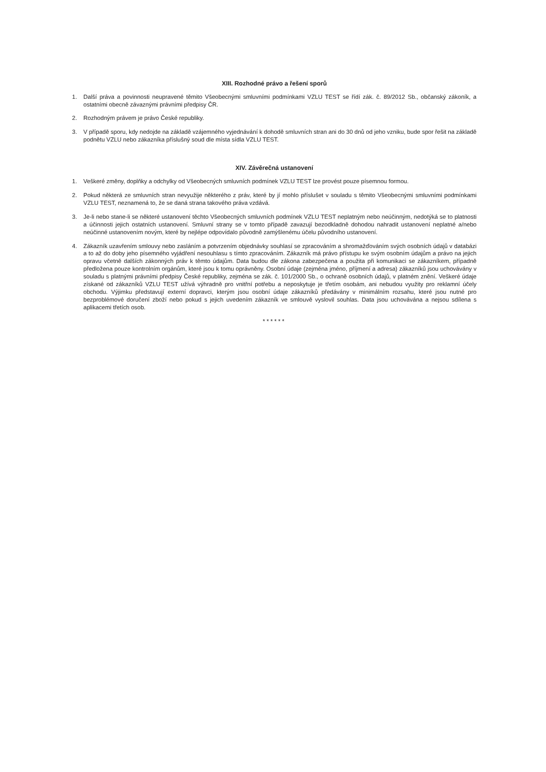XIII. Rozhodné právo a řešení sporů
1. Další práva a povinnosti neupravené těmito Všeobecnými smluvními podmínkami VZLU TEST se řídí zák. č. 89/2012 Sb., občanský zákoník, a ostatními obecně závaznými právními předpisy ČR.
2. Rozhodným právem je právo České republiky.
3. V případě sporu, kdy nedojde na základě vzájemného vyjednávání k dohodě smluvních stran ani do 30 dnů od jeho vzniku, bude spor řešit na základě podnětu VZLU nebo zákazníka příslušný soud dle místa sídla VZLU TEST.
XIV. Závěrečná ustanovení
1. Veškeré změny, doplňky a odchylky od Všeobecných smluvních podmínek VZLU TEST lze provést pouze písemnou formou.
2. Pokud některá ze smluvních stran nevyužije některého z práv, které by jí mohlo příslušet v souladu s těmito Všeobecnými smluvními podmínkami VZLU TEST, neznamená to, že se daná strana takového práva vzdává.
3. Je-li nebo stane-li se některé ustanovení těchto Všeobecných smluvních podmínek VZLU TEST neplatným nebo neúčinným, nedotýká se to platnosti a účinnosti jejich ostatních ustanovení. Smluvní strany se v tomto případě zavazují bezodkladně dohodou nahradit ustanovení neplatné a/nebo neúčinné ustanovením novým, které by nejlépe odpovídalo původně zamýšlenému účelu původního ustanovení.
4. Zákazník uzavřením smlouvy nebo zasláním a potvrzením objednávky souhlasí se zpracováním a shromažďováním svých osobních údajů v databázi a to až do doby jeho písemného vyjádření nesouhlasu s tímto zpracováním. Zákazník má právo přístupu ke svým osobním údajům a právo na jejich opravu včetně dalších zákonných práv k těmto údajům. Data budou dle zákona zabezpečena a použita při komunikaci se zákazníkem, případně předložena pouze kontrolním orgánům, které jsou k tomu oprávněny. Osobní údaje (zejména jméno, příjmení a adresa) zákazníků jsou uchovávány v souladu s platnými právními předpisy České republiky, zejména se zák. č. 101/2000 Sb., o ochraně osobních údajů, v platném znění. Veškeré údaje získané od zákazníků VZLU TEST užívá výhradně pro vnitřní potřebu a neposkytuje je třetím osobám, ani nebudou využity pro reklamní účely obchodu. Výjimku představují externí dopravci, kterým jsou osobní údaje zákazníků předávány v minimálním rozsahu, které jsou nutné pro bezproblémové doručení zboží nebo pokud s jejich uvedením zákazník ve smlouvě vyslovil souhlas. Data jsou uchovávána a nejsou sdílena s aplikacemi třetích osob.
******